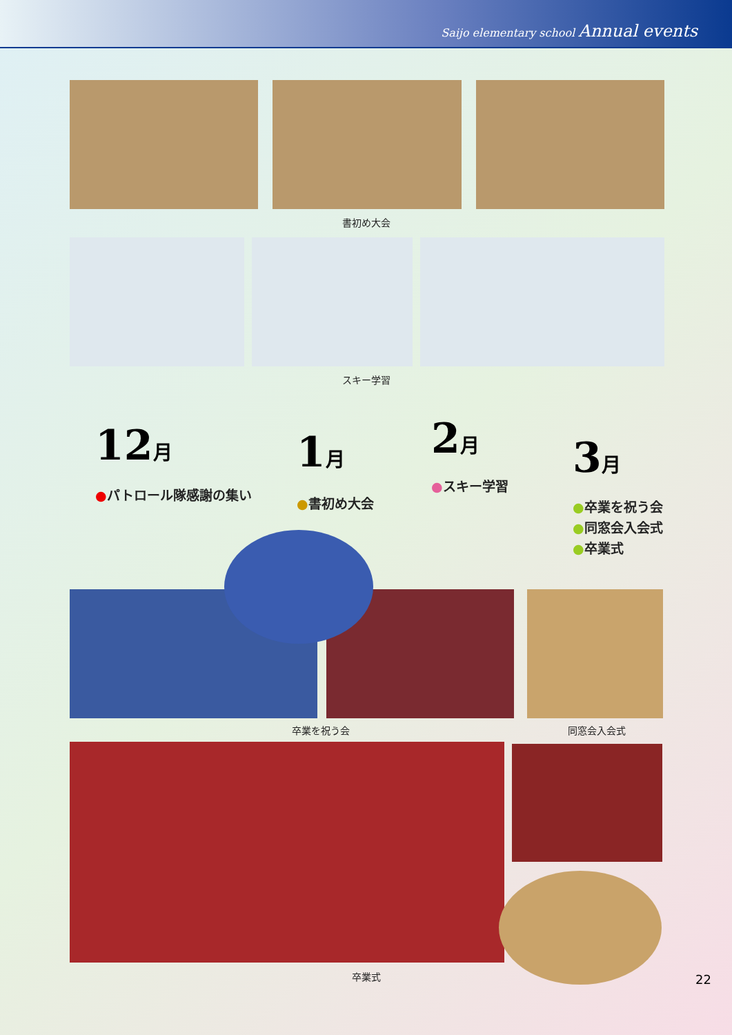Saijo elementary school Annual events
書初め大会
スキー学習
12 月
●パトロール隊感謝の集い
1 月
●書初め大会
2 月
●スキー学習
3 月
●卒業を祝う会
●同窓会入会式
●卒業式
卒業を祝う会 同窓会入会式
卒業式 22